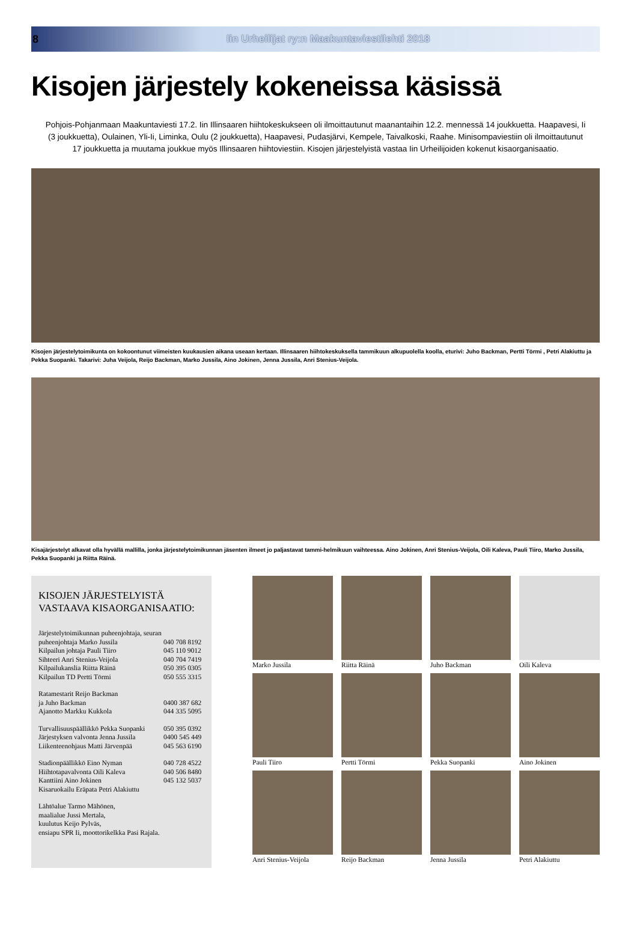8 Iin Urheilijat ry:n Maakuntaviestilehti 2018
Kisojen järjestely kokeneissa käsissä
Pohjois-Pohjanmaan Maakuntaviesti 17.2. Iin Illinsaaren hiihtokeskukseen oli ilmoittautunut maanantaihin 12.2. mennessä 14 joukkuetta. Haapavesi, Ii (3 joukkuetta), Oulainen, Yli-Ii, Liminka, Oulu (2 joukkuetta), Haapavesi, Pudasjärvi, Kempele, Taivalkoski, Raahe. Minisompaviestiin oli ilmoittautunut 17 joukkuetta ja muutama joukkue myös Illinsaaren hiihtoviestiin. Kisojen järjestelyistä vastaa Iin Urheilijoiden kokenut kisaorganisaatio.
Kisojen järjestelytoimikunta on kokoontunut viimeisten kuukausien aikana useaan kertaan. Illinsaaren hiihtokeskuksella tammikuun alkupuolella koolla, eturivi: Juho Backman, Pertti Törmi , Petri Alakiuttu ja Pekka Suopanki. Takarivi: Juha Veijola, Reijo Backman, Marko Jussila, Aino Jokinen, Jenna Jussila, Anri Stenius-Veijola.
Kisajärjestelyt alkavat olla hyvällä mallilla, jonka järjestelytoimikunnan jäsenten ilmeet jo paljastavat tammi-helmikuun vaihteessa. Aino Jokinen, Anri Stenius-Veijola, Oili Kaleva, Pauli Tiiro, Marko Jussila, Pekka Suopanki ja Riitta Räinä.
KISOJEN JÄRJESTELYISTÄ VASTAAVA KISAORGANISAATIO:
| Järjestelytoimikunnan puheenjohtaja, seuran puheenjohtaja Marko Jussila | 040 708 8192 |
| Kilpailun johtaja Pauli Tiiro | 045 110 9012 |
| Sihteeri Anri Stenius-Veijola | 040 704 7419 |
| Kilpailukanslia Riitta Räinä | 050 395 0305 |
| Kilpailun TD Pertti Törmi | 050 555 3315 |
| Ratamestarit Reijo Backman ja Juho Backman | 0400 387 682 |
| Ajanotto Markku Kukkola | 044 335 5095 |
| Turvallisuuspäällikkö Pekka Suopanki | 050 395 0392 |
| Järjestyksen valvonta Jenna Jussila | 0400 545 449 |
| Liikenteenohjaus Matti Järvenpää | 045 563 6190 |
| Stadionpäällikkö Eino Nyman | 040 728 4522 |
| Hiihtotapavalvonta Oili Kaleva | 040 506 8480 |
| Kanttiini Aino Jokinen | 045 132 5037 |
| Kisaruokailu Eräpata Petri Alakiuttu | |
Lähtöalue Tarmo Mähönen,
maalialue Jussi Mertala,
kuulutus Keijo Pylväs,
ensiapu SPR Ii, moottorikelkka Pasi Rajala.
Marko Jussila
Riitta Räinä
Juho Backman
Oili Kaleva
Pauli Tiiro
Pertti Törmi
Pekka Suopanki
Aino Jokinen
Anri Stenius-Veijola
Reijo Backman
Jenna Jussila
Petri Alakiuttu